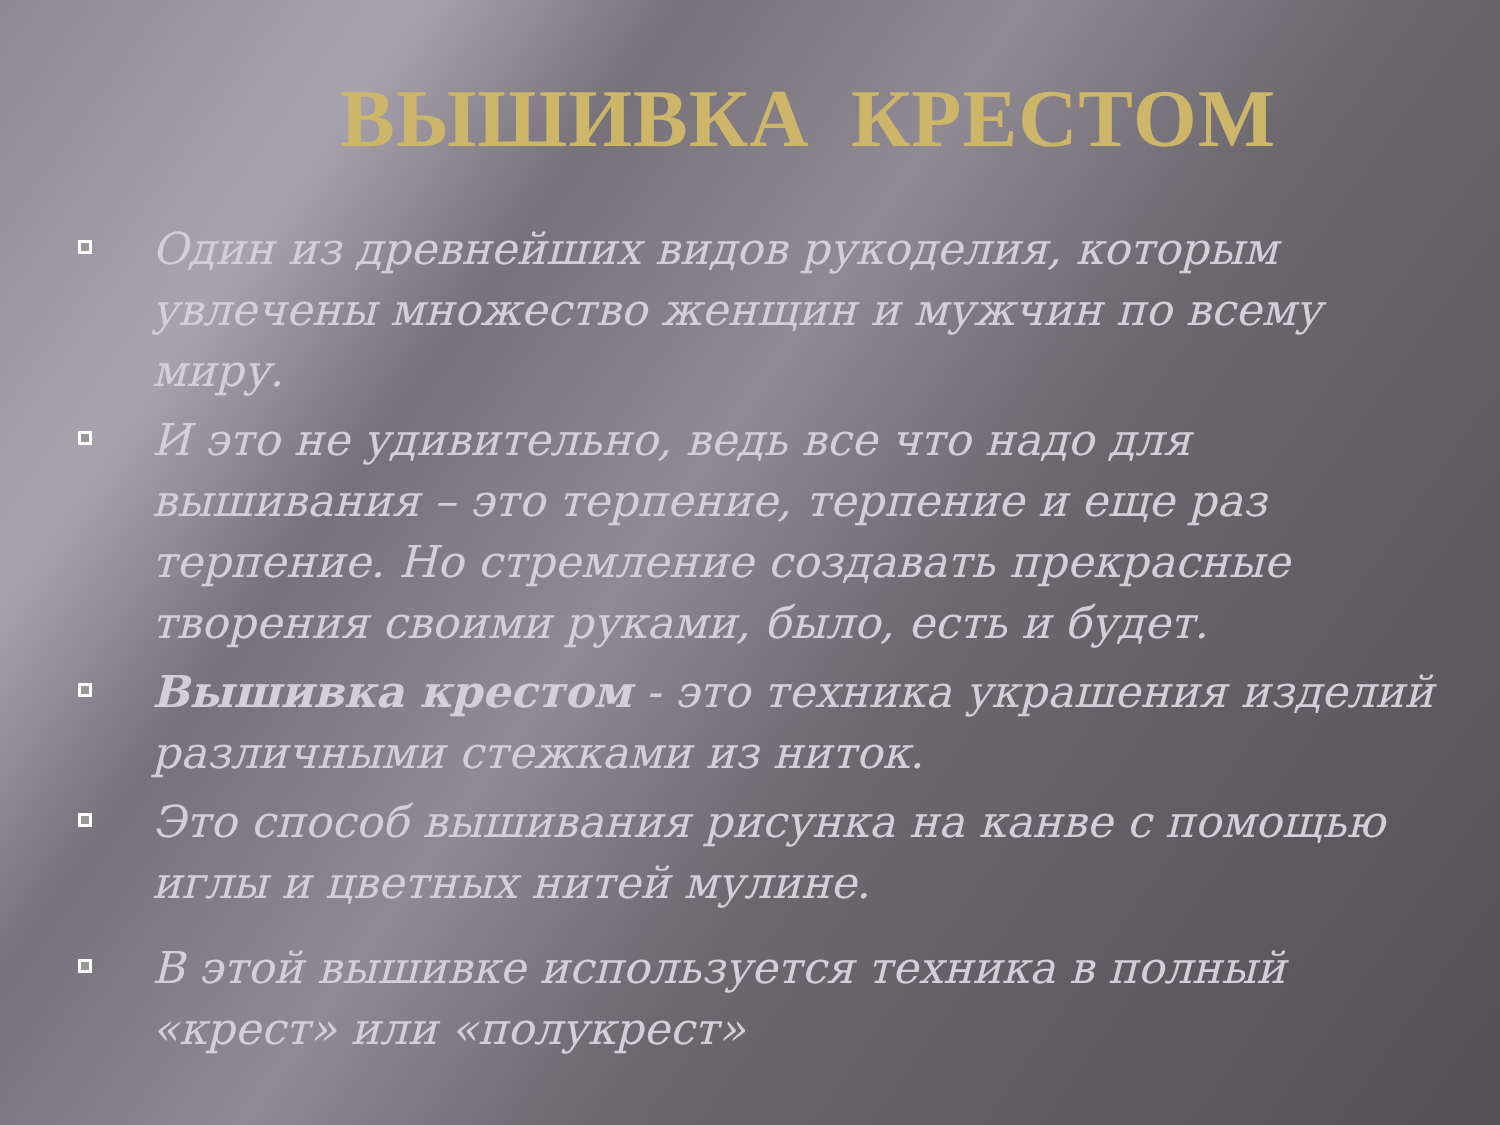ВЫШИВКА КРЕСТОМ
Один из древнейших видов рукоделия, которым увлечены множество женщин и мужчин по всему миру.
И это не удивительно, ведь все что надо для вышивания – это терпение, терпение и еще раз терпение. Но стремление создавать прекрасные творения своими руками, было, есть и будет.
Вышивка крестом - это техника украшения изделий различными стежками из ниток.
Это способ вышивания рисунка на канве с помощью иглы и цветных нитей мулине.
В этой вышивке используется техника в полный «крест» или «полукрест»